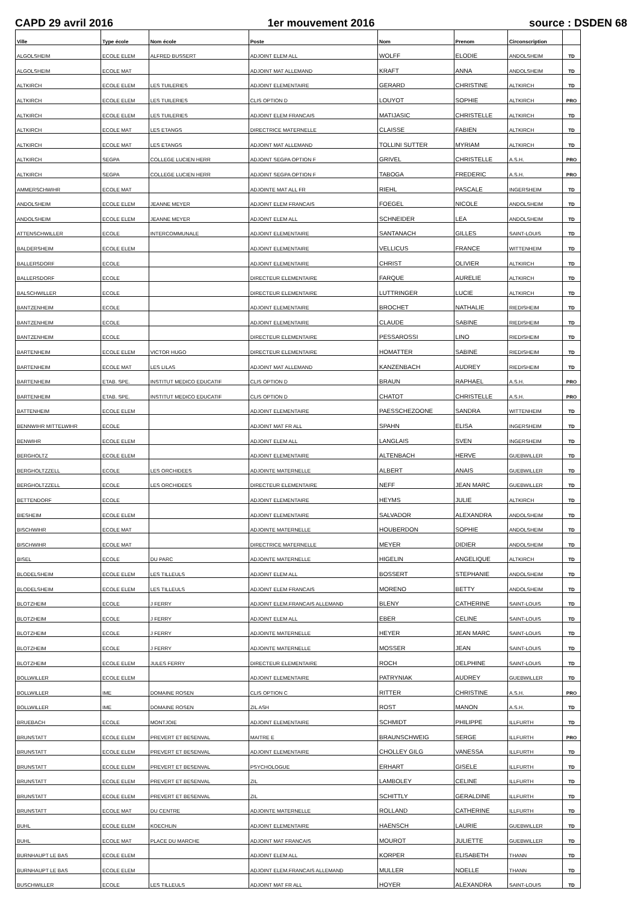CAPD 29 avril 2016 1er mouvement 2016 source : DSDEN 68
| Ville | Type école | Nom école | Poste | Nom | Prenom | Circonscription | |
| --- | --- | --- | --- | --- | --- | --- | --- |
| ALGOLSHEIM | ECOLE ELEM | ALFRED BUSSERT | ADJOINT ELEM ALL | WOLFF | ELODIE | ANDOLSHEIM | TD |
| ALGOLSHEIM | ECOLE MAT | | ADJOINT MAT ALLEMAND | KRAFT | ANNA | ANDOLSHEIM | TD |
| ALTKIRCH | ECOLE ELEM | LES TUILERIES | ADJOINT ELEMENTAIRE | GERARD | CHRISTINE | ALTKIRCH | TD |
| ALTKIRCH | ECOLE ELEM | LES TUILERIES | CLIS OPTION D | LOUYOT | SOPHIE | ALTKIRCH | PRO |
| ALTKIRCH | ECOLE ELEM | LES TUILERIES | ADJOINT ELEM FRANCAIS | MATIJASIC | CHRISTELLE | ALTKIRCH | TD |
| ALTKIRCH | ECOLE MAT | LES ETANGS | DIRECTRICE MATERNELLE | CLAISSE | FABIEN | ALTKIRCH | TD |
| ALTKIRCH | ECOLE MAT | LES ETANGS | ADJOINT MAT ALLEMAND | TOLLINI SUTTER | MYRIAM | ALTKIRCH | TD |
| ALTKIRCH | SEGPA | COLLEGE LUCIEN HERR | ADJOINT SEGPA OPTION F | GRIVEL | CHRISTELLE | A.S.H. | PRO |
| ALTKIRCH | SEGPA | COLLEGE LUCIEN HERR | ADJOINT SEGPA OPTION F | TABOGA | FREDERIC | A.S.H. | PRO |
| AMMERSCHWIHR | ECOLE MAT | | ADJOINTE MAT ALL FR | RIEHL | PASCALE | INGERSHEIM | TD |
| ANDOLSHEIM | ECOLE ELEM | JEANNE MEYER | ADJOINT ELEM FRANCAIS | FOEGEL | NICOLE | ANDOLSHEIM | TD |
| ANDOLSHEIM | ECOLE ELEM | JEANNE MEYER | ADJOINT ELEM ALL | SCHNEIDER | LEA | ANDOLSHEIM | TD |
| ATTENSCHWILLER | ECOLE | INTERCOMMUNALE | ADJOINT ELEMENTAIRE | SANTANACH | GILLES | SAINT-LOUIS | TD |
| BALDERSHEIM | ECOLE ELEM | | ADJOINT ELEMENTAIRE | VELLICUS | FRANCE | WITTENHEIM | TD |
| BALLERSDORF | ECOLE | | ADJOINT ELEMENTAIRE | CHRIST | OLIVIER | ALTKIRCH | TD |
| BALLERSDORF | ECOLE | | DIRECTEUR ELEMENTAIRE | FARQUE | AURELIE | ALTKIRCH | TD |
| BALSCHWILLER | ECOLE | | DIRECTEUR ELEMENTAIRE | LUTTRINGER | LUCIE | ALTKIRCH | TD |
| BANTZENHEIM | ECOLE | | ADJOINT ELEMENTAIRE | BROCHET | NATHALIE | RIEDISHEIM | TD |
| BANTZENHEIM | ECOLE | | ADJOINT ELEMENTAIRE | CLAUDE | SABINE | RIEDISHEIM | TD |
| BANTZENHEIM | ECOLE | | DIRECTEUR ELEMENTAIRE | PESSAROSSI | LINO | RIEDISHEIM | TD |
| BARTENHEIM | ECOLE ELEM | VICTOR HUGO | DIRECTEUR ELEMENTAIRE | HOMATTER | SABINE | RIEDISHEIM | TD |
| BARTENHEIM | ECOLE MAT | LES LILAS | ADJOINT MAT ALLEMAND | KANZENBACH | AUDREY | RIEDISHEIM | TD |
| BARTENHEIM | ETAB. SPE. | INSTITUT MEDICO EDUCATIF | CLIS OPTION D | BRAUN | RAPHAEL | A.S.H. | PRO |
| BARTENHEIM | ETAB. SPE. | INSTITUT MEDICO EDUCATIF | CLIS OPTION D | CHATOT | CHRISTELLE | A.S.H. | PRO |
| BATTENHEIM | ECOLE ELEM | | ADJOINT ELEMENTAIRE | PAESSCHEZOONE | SANDRA | WITTENHEIM | TD |
| BENNWIHR MITTELWIHR | ECOLE | | ADJOINT MAT FR ALL | SPAHN | ELISA | INGERSHEIM | TD |
| BENWIHR | ECOLE ELEM | | ADJOINT ELEM ALL | LANGLAIS | SVEN | INGERSHEIM | TD |
| BERGHOLTZ | ECOLE ELEM | | ADJOINT ELEMENTAIRE | ALTENBACH | HERVE | GUEBWILLER | TD |
| BERGHOLTZZELL | ECOLE | LES ORCHIDEES | ADJOINTE MATERNELLE | ALBERT | ANAIS | GUEBWILLER | TD |
| BERGHOLTZZELL | ECOLE | LES ORCHIDEES | DIRECTEUR ELEMENTAIRE | NEFF | JEAN MARC | GUEBWILLER | TD |
| BETTENDORF | ECOLE | | ADJOINT ELEMENTAIRE | HEYMS | JULIE | ALTKIRCH | TD |
| BIESHEIM | ECOLE ELEM | | ADJOINT ELEMENTAIRE | SALVADOR | ALEXANDRA | ANDOLSHEIM | TD |
| BISCHWIHR | ECOLE MAT | | ADJOINTE MATERNELLE | HOUBERDON | SOPHIE | ANDOLSHEIM | TD |
| BISCHWIHR | ECOLE MAT | | DIRECTRICE MATERNELLE | MEYER | DIDIER | ANDOLSHEIM | TD |
| BISEL | ECOLE | DU PARC | ADJOINTE MATERNELLE | HIGELIN | ANGELIQUE | ALTKIRCH | TD |
| BLODELSHEIM | ECOLE ELEM | LES TILLEULS | ADJOINT ELEM ALL | BOSSERT | STEPHANIE | ANDOLSHEIM | TD |
| BLODELSHEIM | ECOLE ELEM | LES TILLEULS | ADJOINT ELEM FRANCAIS | MORENO | BETTY | ANDOLSHEIM | TD |
| BLOTZHEIM | ECOLE | J FERRY | ADJOINT ELEM.FRANCAIS ALLEMAND | BLENY | CATHERINE | SAINT-LOUIS | TD |
| BLOTZHEIM | ECOLE | J FERRY | ADJOINT ELEM ALL | EBER | CELINE | SAINT-LOUIS | TD |
| BLOTZHEIM | ECOLE | J FERRY | ADJOINTE MATERNELLE | HEYER | JEAN MARC | SAINT-LOUIS | TD |
| BLOTZHEIM | ECOLE | J FERRY | ADJOINTE MATERNELLE | MOSSER | JEAN | SAINT-LOUIS | TD |
| BLOTZHEIM | ECOLE ELEM | JULES FERRY | DIRECTEUR ELEMENTAIRE | ROCH | DELPHINE | SAINT-LOUIS | TD |
| BOLLWILLER | ECOLE ELEM | | ADJOINT ELEMENTAIRE | PATRYNIAK | AUDREY | GUEBWILLER | TD |
| BOLLWILLER | IME | DOMAINE ROSEN | CLIS OPTION C | RITTER | CHRISTINE | A.S.H. | PRO |
| BOLLWILLER | IME | DOMAINE ROSEN | ZIL ASH | ROST | MANON | A.S.H. | TD |
| BRUEBACH | ECOLE | MONTJOIE | ADJOINT ELEMENTAIRE | SCHMIDT | PHILIPPE | ILLFURTH | TD |
| BRUNSTATT | ECOLE ELEM | PREVERT ET BESENVAL | MAITRE E | BRAUNSCHWEIG | SERGE | ILLFURTH | PRO |
| BRUNSTATT | ECOLE ELEM | PREVERT ET BESENVAL | ADJOINT ELEMENTAIRE | CHOLLEY GILG | VANESSA | ILLFURTH | TD |
| BRUNSTATT | ECOLE ELEM | PREVERT ET BESENVAL | PSYCHOLOGUE | ERHART | GISELE | ILLFURTH | TD |
| BRUNSTATT | ECOLE ELEM | PREVERT ET BESENVAL | ZIL | LAMBOLEY | CELINE | ILLFURTH | TD |
| BRUNSTATT | ECOLE ELEM | PREVERT ET BESENVAL | ZIL | SCHITTLY | GERALDINE | ILLFURTH | TD |
| BRUNSTATT | ECOLE MAT | DU CENTRE | ADJOINTE MATERNELLE | ROLLAND | CATHERINE | ILLFURTH | TD |
| BUHL | ECOLE ELEM | KOECHLIN | ADJOINT ELEMENTAIRE | HAENSCH | LAURIE | GUEBWILLER | TD |
| BUHL | ECOLE MAT | PLACE DU MARCHE | ADJOINT MAT FRANCAIS | MOUROT | JULIETTE | GUEBWILLER | TD |
| BURNHAUPT LE BAS | ECOLE ELEM | | ADJOINT ELEM ALL | KORPER | ELISABETH | THANN | TD |
| BURNHAUPT LE BAS | ECOLE ELEM | | ADJOINT ELEM.FRANCAIS ALLEMAND | MULLER | NOELLE | THANN | TD |
| BUSCHWILLER | ECOLE | LES TILLEULS | ADJOINT MAT FR ALL | HOYER | ALEXANDRA | SAINT-LOUIS | TD |